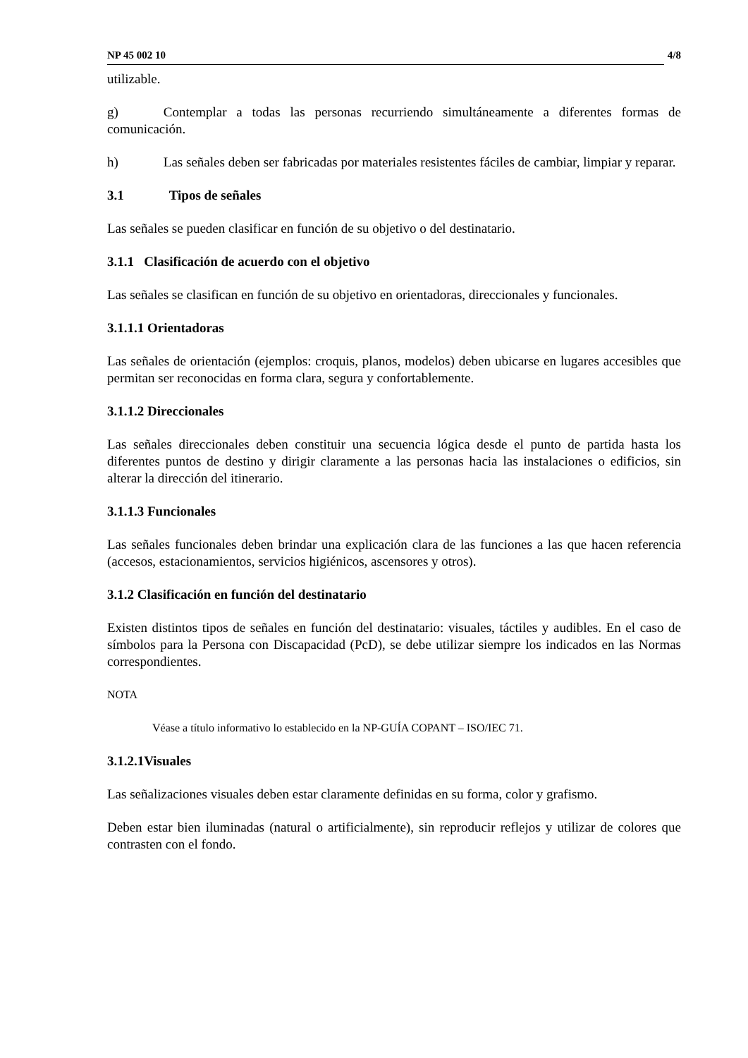NP 45 002 10 4/8
utilizable.
g) Contemplar a todas las personas recurriendo simultáneamente a diferentes formas de comunicación.
h) Las señales deben ser fabricadas por materiales resistentes fáciles de cambiar, limpiar y reparar.
3.1 Tipos de señales
Las señales se pueden clasificar en función de su objetivo o del destinatario.
3.1.1 Clasificación de acuerdo con el objetivo
Las señales se clasifican en función de su objetivo en orientadoras, direccionales y funcionales.
3.1.1.1 Orientadoras
Las señales de orientación (ejemplos: croquis, planos, modelos) deben ubicarse en lugares accesibles que permitan ser reconocidas en forma clara, segura y confortablemente.
3.1.1.2 Direccionales
Las señales direccionales deben constituir una secuencia lógica desde el punto de partida hasta los diferentes puntos de destino y dirigir claramente a las personas hacia las instalaciones o edificios, sin alterar la dirección del itinerario.
3.1.1.3 Funcionales
Las señales funcionales deben brindar una explicación clara de las funciones a las que hacen referencia (accesos, estacionamientos, servicios higiénicos, ascensores y otros).
3.1.2 Clasificación en función del destinatario
Existen distintos tipos de señales en función del destinatario: visuales, táctiles y audibles. En el caso de símbolos para la Persona con Discapacidad (PcD), se debe utilizar siempre los indicados en las Normas correspondientes.
NOTA
Véase a título informativo lo establecido en la NP-GUÍA COPANT – ISO/IEC 71.
3.1.2.1Visuales
Las señalizaciones visuales deben estar claramente definidas en su forma, color y grafismo.
Deben estar bien iluminadas (natural o artificialmente), sin reproducir reflejos y utilizar de colores que contrasten con el fondo.